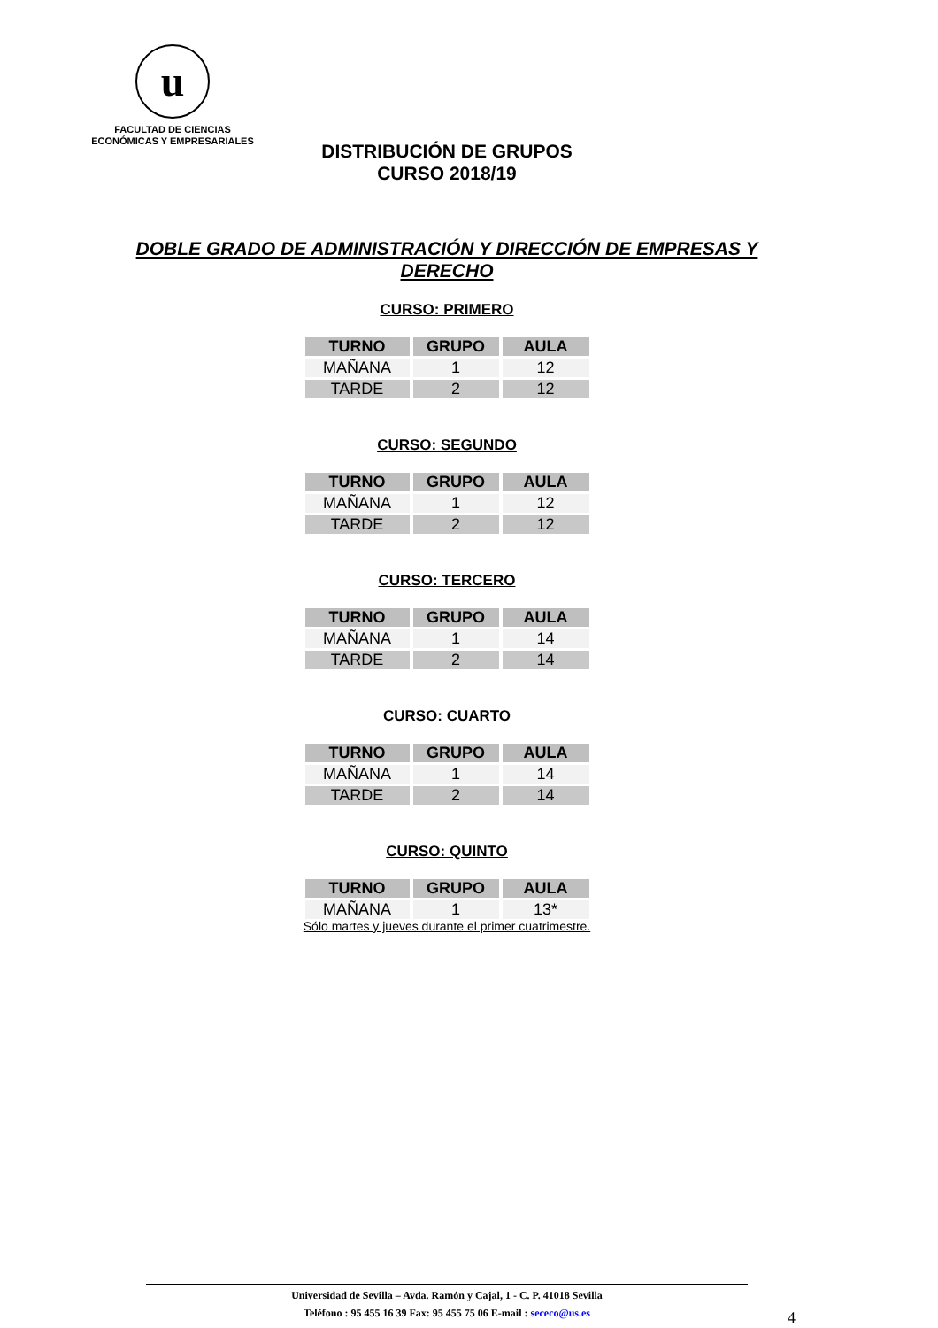u
FACULTAD DE CIENCIAS
ECONÓMICAS Y EMPRESARIALES
DISTRIBUCIÓN DE GRUPOS
CURSO 2018/19
DOBLE GRADO DE ADMINISTRACIÓN Y DIRECCIÓN DE EMPRESAS Y DERECHO
CURSO: PRIMERO
| TURNO | GRUPO | AULA |
| --- | --- | --- |
| MAÑANA | 1 | 12 |
| TARDE | 2 | 12 |
CURSO: SEGUNDO
| TURNO | GRUPO | AULA |
| --- | --- | --- |
| MAÑANA | 1 | 12 |
| TARDE | 2 | 12 |
CURSO: TERCERO
| TURNO | GRUPO | AULA |
| --- | --- | --- |
| MAÑANA | 1 | 14 |
| TARDE | 2 | 14 |
CURSO: CUARTO
| TURNO | GRUPO | AULA |
| --- | --- | --- |
| MAÑANA | 1 | 14 |
| TARDE | 2 | 14 |
CURSO: QUINTO
| TURNO | GRUPO | AULA |
| --- | --- | --- |
| MAÑANA | 1 | 13* |
Sólo martes y jueves durante el primer cuatrimestre.
Universidad de Sevilla – Avda. Ramón y Cajal, 1 - C. P. 41018 Sevilla
Teléfono : 95 455 16 39 Fax: 95 455 75 06 E-mail : sececo@us.es
4